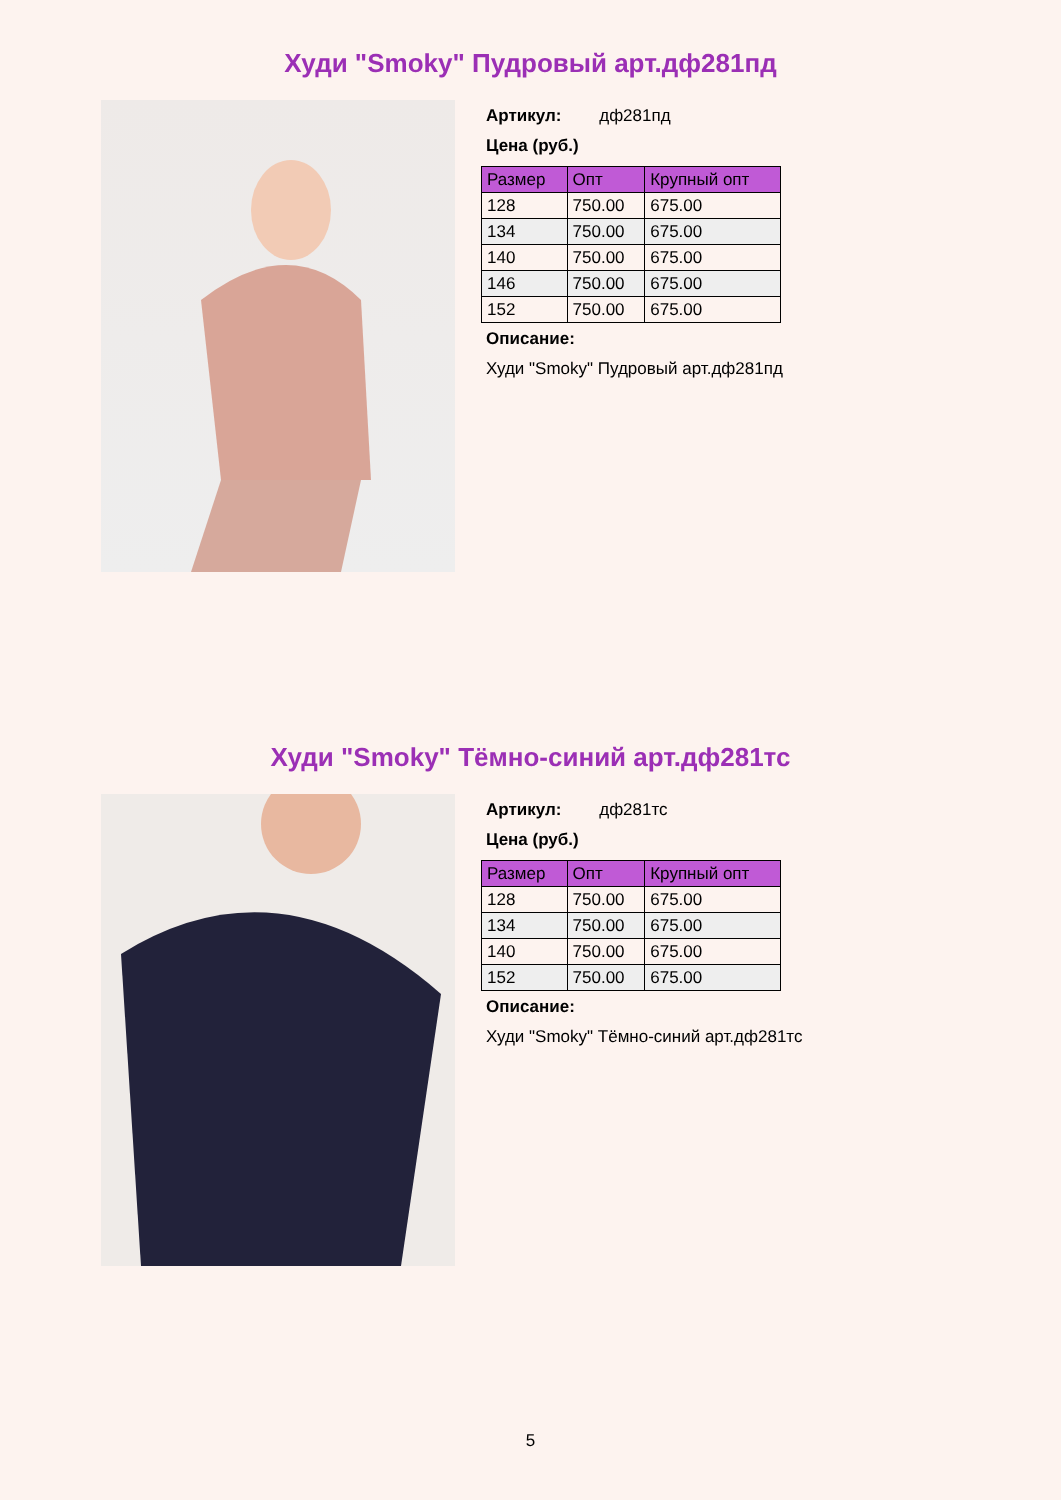Худи "Smoky" Пудровый арт.дф281пд
Артикул: дф281пд
Цена (руб.)
| Размер | Опт | Крупный опт |
| --- | --- | --- |
| 128 | 750.00 | 675.00 |
| 134 | 750.00 | 675.00 |
| 140 | 750.00 | 675.00 |
| 146 | 750.00 | 675.00 |
| 152 | 750.00 | 675.00 |
Описание:
Худи "Smoky" Пудровый арт.дф281пд
Худи "Smoky" Тёмно-синий арт.дф281тс
Артикул: дф281тс
Цена (руб.)
| Размер | Опт | Крупный опт |
| --- | --- | --- |
| 128 | 750.00 | 675.00 |
| 134 | 750.00 | 675.00 |
| 140 | 750.00 | 675.00 |
| 152 | 750.00 | 675.00 |
Описание:
Худи "Smoky" Тёмно-синий арт.дф281тс
5